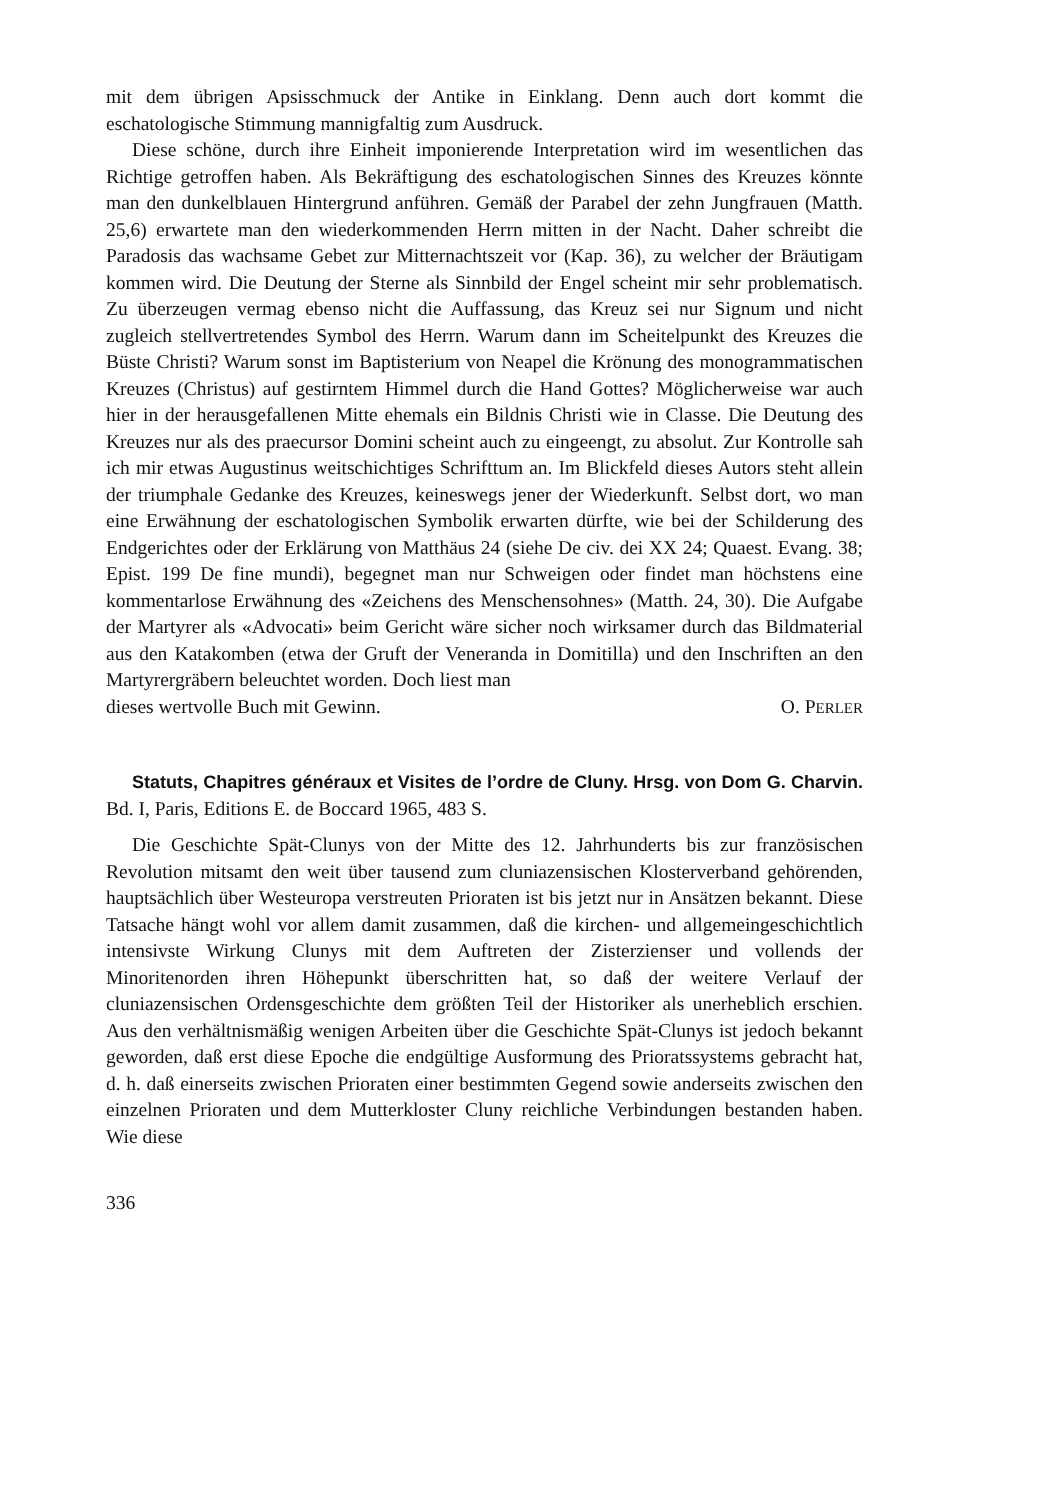mit dem übrigen Apsisschmuck der Antike in Einklang. Denn auch dort kommt die eschatologische Stimmung mannigfaltig zum Ausdruck.
Diese schöne, durch ihre Einheit imponierende Interpretation wird im wesentlichen das Richtige getroffen haben. Als Bekräftigung des eschatologischen Sinnes des Kreuzes könnte man den dunkelblauen Hintergrund anführen. Gemäß der Parabel der zehn Jungfrauen (Matth. 25,6) erwartete man den wiederkommenden Herrn mitten in der Nacht. Daher schreibt die Paradosis das wachsame Gebet zur Mitternachtszeit vor (Kap. 36), zu welcher der Bräutigam kommen wird. Die Deutung der Sterne als Sinnbild der Engel scheint mir sehr problematisch. Zu überzeugen vermag ebenso nicht die Auffassung, das Kreuz sei nur Signum und nicht zugleich stellvertretendes Symbol des Herrn. Warum dann im Scheitelpunkt des Kreuzes die Büste Christi? Warum sonst im Baptisterium von Neapel die Krönung des monogrammatischen Kreuzes (Christus) auf gestirntem Himmel durch die Hand Gottes? Möglicherweise war auch hier in der herausgefallenen Mitte ehemals ein Bildnis Christi wie in Classe. Die Deutung des Kreuzes nur als des praecursor Domini scheint auch zu eingeengt, zu absolut. Zur Kontrolle sah ich mir etwas Augustinus weitschichtiges Schrifttum an. Im Blickfeld dieses Autors steht allein der triumphale Gedanke des Kreuzes, keineswegs jener der Wiederkunft. Selbst dort, wo man eine Erwähnung der eschatologischen Symbolik erwarten dürfte, wie bei der Schilderung des Endgerichtes oder der Erklärung von Matthäus 24 (siehe De civ. dei XX 24; Quaest. Evang. 38; Epist. 199 De fine mundi), begegnet man nur Schweigen oder findet man höchstens eine kommentarlose Erwähnung des «Zeichens des Menschensohnes» (Matth. 24, 30). Die Aufgabe der Martyrer als «Advocati» beim Gericht wäre sicher noch wirksamer durch das Bildmaterial aus den Katakomben (etwa der Gruft der Veneranda in Domitilla) und den Inschriften an den Martyrergräbern beleuchtet worden. Doch liest man
dieses wertvolle Buch mit Gewinn. O. PERLER
Statuts, Chapitres généraux et Visites de l’ordre de Cluny. Hrsg. von Dom G. Charvin. Bd. I, Paris, Editions E. de Boccard 1965, 483 S.
Die Geschichte Spät-Clunys von der Mitte des 12. Jahrhunderts bis zur französischen Revolution mitsamt den weit über tausend zum cluniazensischen Klosterverband gehörenden, hauptsächlich über Westeuropa verstreuten Prioraten ist bis jetzt nur in Ansätzen bekannt. Diese Tatsache hängt wohl vor allem damit zusammen, daß die kirchen- und allgemeingeschichtlich intensivste Wirkung Clunys mit dem Auftreten der Zisterzienser und vollends der Minoritenorden ihren Höhepunkt überschritten hat, so daß der weitere Verlauf der cluniazensischen Ordensgeschichte dem größten Teil der Historiker als unerheblich erschien. Aus den verhältnismäßig wenigen Arbeiten über die Geschichte Spät-Clunys ist jedoch bekannt geworden, daß erst diese Epoche die endgültige Ausformung des Prioratssystems gebracht hat, d. h. daß einerseits zwischen Prioraten einer bestimmten Gegend sowie anderseits zwischen den einzelnen Prioraten und dem Mutterkloster Cluny reichliche Verbindungen bestanden haben. Wie diese
336